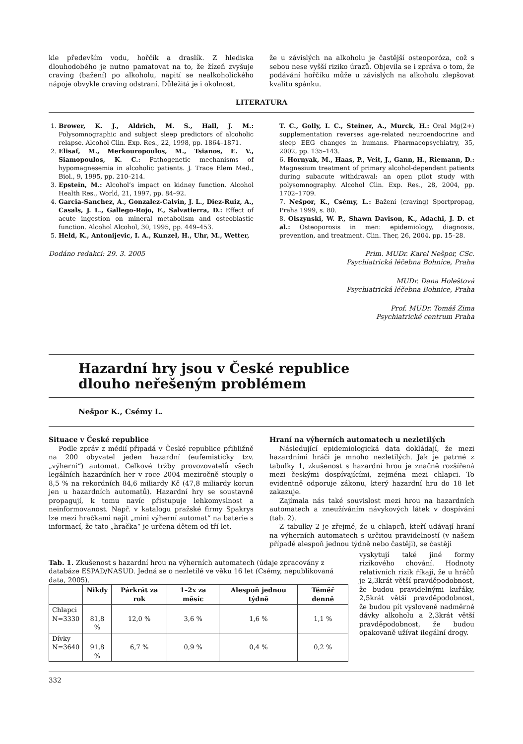kle především vodu, hořčík a draslík. Z hlediska dlouhodobého je nutno pamatovat na to, že žízeň zvyšuje craving (bažení) po alkoholu, napití se nealkoholického nápoje obvykle craving odstraní. Důležitá je i okolnost,
že u závislých na alkoholu je častější osteoporóza, což s sebou nese vyšší riziko úrazů. Objevila se i zpráva o tom, že podávání hořčíku může u závislých na alkoholu zlepšovat kvalitu spánku.
LITERATURA
1. Brower, K. J., Aldrich, M. S., Hall, J. M.: Polysomnographic and subject sleep predictors of alcoholic relapse. Alcohol Clin. Exp. Res., 22, 1998, pp. 1864–1871.
2. Elisaf, M., Merkouropoulos, M., Tsianos, E. V., Siamopoulos, K. C.: Pathogenetic mechanisms of hypomagnesemia in alcoholic patients. J. Trace Elem Med., Biol., 9, 1995, pp. 210–214.
3. Epstein, M.: Alcohol’s impact on kidney function. Alcohol Health Res., World, 21, 1997, pp. 84–92.
4. Garcia-Sanchez, A., Gonzalez-Calvin, J. L., Diez-Ruiz, A., Casals, J. L., Gallego-Rojo, F., Salvatierra, D.: Effect of acute ingestion on mineral metabolism and osteoblastic function. Alcohol Alcohol, 30, 1995, pp. 449–453.
5. Held, K., Antonijevic, I. A., Kunzel, H., Uhr, M., Wetter,
T. C., Golly, I. C., Steiner, A., Murck, H.: Oral Mg(2+) supplementation reverses age-related neuroendocrine and sleep EEG changes in humans. Pharmacopsychiatry, 35, 2002, pp. 135–143.
6. Hornyak, M., Haas, P., Veit, J., Gann, H., Riemann, D.: Magnesium treatment of primary alcohol-dependent patients during subacute withdrawal: an open pilot study with polysomnography. Alcohol Clin. Exp. Res., 28, 2004, pp. 1702–1709.
7. Nešpor, K., Csémy, L.: Bažení (craving) Sportpropag, Praha 1999, s. 80.
8. Olszynski, W. P., Shawn Davison, K., Adachi, J. D. et al.: Osteoporosis in men: epidemiology, diagnosis, prevention, and treatment. Clin. Ther, 26, 2004, pp. 15–28.
Dodáno redakci: 29. 3. 2005 Prim. MUDr. Karel Nešpor, CSc.
Psychiatrická léčebna Bohnice, Praha
MUDr. Dana Holeštová
Psychiatrická léčebna Bohnice, Praha
Prof. MUDr. Tomáš Zima
Psychiatrické centrum Praha
Hazardní hry jsou v České republice
dlouho neřešeným problémem
Nešpor K., Csémy L.
Situace v České republice
Podle zpráv z médií připadá v České republice přibližně na 200 obyvatel jeden hazardní (eufemisticky tzv. „výherní“) automat. Celkové tržby provozovatelů všech legálních hazardních her v roce 2004 meziročně stouply o 8,5 % na rekordních 84,6 miliardy Kč (47,8 miliardy korun jen u hazardních automatů). Hazardní hry se soustavně propagují, k tomu navíc přistupuje lehkomyslnost a neinformovanost. Např. v katalogu pražské firmy Spakrys lze mezi hračkami najít „mini výherní automat“ na baterie s informací, že tato „hračka“ je určena dětem od tří let.
Hraní na výherních automatech u nezletilých
Následující epidemiologická data dokládají, že mezi hazardními hráči je mnoho nezletilých. Jak je patrné z tabulky 1, zkušenost s hazardní hrou je značně rozšířená mezi českými dospívajícími, zejména mezi chlapci. To evidentně odporuje zákonu, který hazardní hru do 18 let zakazuje.
Zajímala nás také souvislost mezi hrou na hazardních automatech a zneužíváním návykových látek v dospívání (tab. 2).
Z tabulky 2 je zřejmé, že u chlapců, kteří udávají hraní na výherních automatech s určitou pravidelností (v našem případě alespoň jednou týdně nebo častěji), se častěji
Tab. 1. Zkušenost s hazardní hrou na výherních automatech (údaje zpracovány z databáze ESPAD/NASUD. Jedná se o nezletilé ve věku 16 let (Csémy, nepublikovaná data, 2005).
| | Nikdy | Párkrát za rok | 1–2x za měsíc | Alespoň jednou týdně | Téměř denně |
| --- | --- | --- | --- | --- | --- |
| Chlapci N=3330 | 81,8 % | 12,0 % | 3,6 % | 1,6 % | 1,1 % |
| Dívky N=3640 | 91,8 % | 6,7 % | 0,9 % | 0,4 % | 0,2 % |
vyskytují také jiné formy rizikového chování. Hodnoty relativních rizik říkají, že u hráčů je 2,3krát větší pravděpodobnost, že budou pravidelnými kuřáky, 2,5krát větší pravděpodobnost, že budou pít vysloveně nadměrné dávky alkoholu a 2,3krát větší pravděpodobnost, že budou opakovaně užívat ilegální drogy.
332